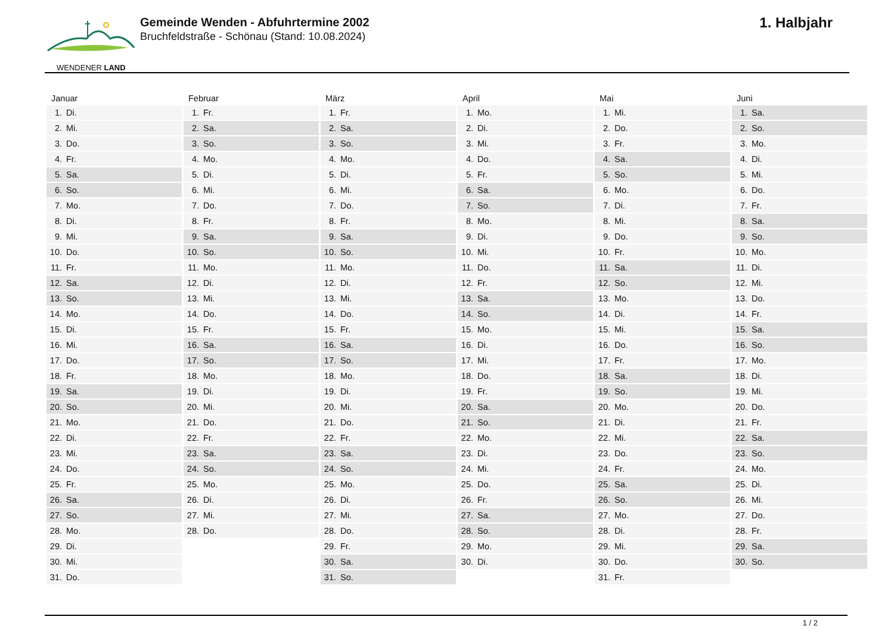WENDENER LAND
Gemeinde Wenden - Abfuhrtermine 2002
Bruchfeldstraße - Schönau (Stand: 10.08.2024)
1. Halbjahr
| Januar | Februar | März | April | Mai | Juni |
| --- | --- | --- | --- | --- | --- |
| 1. Di. | 1. Fr. | 1. Fr. | 1. Mo. | 1. Mi. | 1. Sa. |
| 2. Mi. | 2. Sa. | 2. Sa. | 2. Di. | 2. Do. | 2. So. |
| 3. Do. | 3. So. | 3. So. | 3. Mi. | 3. Fr. | 3. Mo. |
| 4. Fr. | 4. Mo. | 4. Mo. | 4. Do. | 4. Sa. | 4. Di. |
| 5. Sa. | 5. Di. | 5. Di. | 5. Fr. | 5. So. | 5. Mi. |
| 6. So. | 6. Mi. | 6. Mi. | 6. Sa. | 6. Mo. | 6. Do. |
| 7. Mo. | 7. Do. | 7. Do. | 7. So. | 7. Di. | 7. Fr. |
| 8. Di. | 8. Fr. | 8. Fr. | 8. Mo. | 8. Mi. | 8. Sa. |
| 9. Mi. | 9. Sa. | 9. Sa. | 9. Di. | 9. Do. | 9. So. |
| 10. Do. | 10. So. | 10. So. | 10. Mi. | 10. Fr. | 10. Mo. |
| 11. Fr. | 11. Mo. | 11. Mo. | 11. Do. | 11. Sa. | 11. Di. |
| 12. Sa. | 12. Di. | 12. Di. | 12. Fr. | 12. So. | 12. Mi. |
| 13. So. | 13. Mi. | 13. Mi. | 13. Sa. | 13. Mo. | 13. Do. |
| 14. Mo. | 14. Do. | 14. Do. | 14. So. | 14. Di. | 14. Fr. |
| 15. Di. | 15. Fr. | 15. Fr. | 15. Mo. | 15. Mi. | 15. Sa. |
| 16. Mi. | 16. Sa. | 16. Sa. | 16. Di. | 16. Do. | 16. So. |
| 17. Do. | 17. So. | 17. So. | 17. Mi. | 17. Fr. | 17. Mo. |
| 18. Fr. | 18. Mo. | 18. Mo. | 18. Do. | 18. Sa. | 18. Di. |
| 19. Sa. | 19. Di. | 19. Di. | 19. Fr. | 19. So. | 19. Mi. |
| 20. So. | 20. Mi. | 20. Mi. | 20. Sa. | 20. Mo. | 20. Do. |
| 21. Mo. | 21. Do. | 21. Do. | 21. So. | 21. Di. | 21. Fr. |
| 22. Di. | 22. Fr. | 22. Fr. | 22. Mo. | 22. Mi. | 22. Sa. |
| 23. Mi. | 23. Sa. | 23. Sa. | 23. Di. | 23. Do. | 23. So. |
| 24. Do. | 24. So. | 24. So. | 24. Mi. | 24. Fr. | 24. Mo. |
| 25. Fr. | 25. Mo. | 25. Mo. | 25. Do. | 25. Sa. | 25. Di. |
| 26. Sa. | 26. Di. | 26. Di. | 26. Fr. | 26. So. | 26. Mi. |
| 27. So. | 27. Mi. | 27. Mi. | 27. Sa. | 27. Mo. | 27. Do. |
| 28. Mo. | 28. Do. | 28. Do. | 28. So. | 28. Di. | 28. Fr. |
| 29. Di. | | 29. Fr. | 29. Mo. | 29. Mi. | 29. Sa. |
| 30. Mi. | | 30. Sa. | 30. Di. | 30. Do. | 30. So. |
| 31. Do. | | 31. So. | | 31. Fr. | |
1 / 2